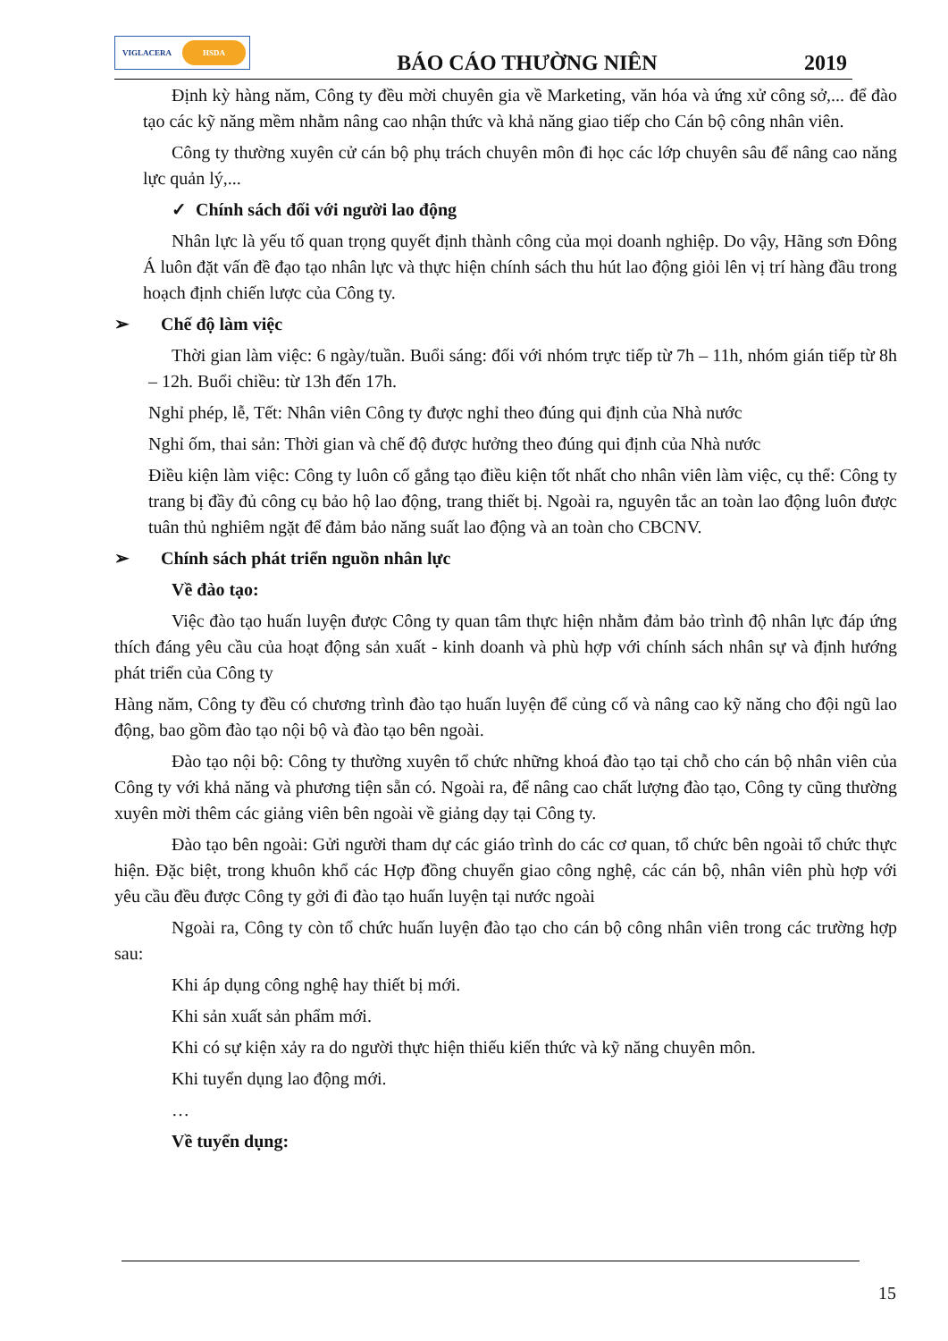VIGLACERA
HSDA
BÁO CÁO THƯỜNG NIÊN
2019
Định kỳ hàng năm, Công ty đều mời chuyên gia về Marketing, văn hóa và ứng xử công sở,... để đào tạo các kỹ năng mềm nhằm nâng cao nhận thức và khả năng giao tiếp cho Cán bộ công nhân viên.
Công ty thường xuyên cử cán bộ phụ trách chuyên môn đi học các lớp chuyên sâu để nâng cao năng lực quản lý,...
✓ Chính sách đối với người lao động
Nhân lực là yếu tố quan trọng quyết định thành công của mọi doanh nghiệp. Do vậy, Hãng sơn Đông Á luôn đặt vấn đề đạo tạo nhân lực và thực hiện chính sách thu hút lao động giỏi lên vị trí hàng đầu trong hoạch định chiến lược của Công ty.
➢ Chế độ làm việc
Thời gian làm việc: 6 ngày/tuần. Buổi sáng: đối với nhóm trực tiếp từ 7h – 11h, nhóm gián tiếp từ 8h – 12h. Buổi chiều: từ 13h đến 17h.
Nghỉ phép, lễ, Tết: Nhân viên Công ty được nghỉ theo đúng qui định của Nhà nước
Nghỉ ốm, thai sản: Thời gian và chế độ được hưởng theo đúng qui định của Nhà nước
Điều kiện làm việc: Công ty luôn cố gắng tạo điều kiện tốt nhất cho nhân viên làm việc, cụ thể: Công ty trang bị đầy đủ công cụ bảo hộ lao động, trang thiết bị. Ngoài ra, nguyên tắc an toàn lao động luôn được tuân thủ nghiêm ngặt để đảm bảo năng suất lao động và an toàn cho CBCNV.
➢ Chính sách phát triển nguồn nhân lực
Về đào tạo:
Việc đào tạo huấn luyện được Công ty quan tâm thực hiện nhằm đảm bảo trình độ nhân lực đáp ứng thích đáng yêu cầu của hoạt động sản xuất - kinh doanh và phù hợp với chính sách nhân sự và định hướng phát triển của Công ty
Hàng năm, Công ty đều có chương trình đào tạo huấn luyện để củng cố và nâng cao kỹ năng cho đội ngũ lao động, bao gồm đào tạo nội bộ và đào tạo bên ngoài.
Đào tạo nội bộ: Công ty thường xuyên tổ chức những khoá đào tạo tại chỗ cho cán bộ nhân viên của Công ty với khả năng và phương tiện sẵn có. Ngoài ra, để nâng cao chất lượng đào tạo, Công ty cũng thường xuyên mời thêm các giảng viên bên ngoài về giảng dạy tại Công ty.
Đào tạo bên ngoài: Gửi người tham dự các giáo trình do các cơ quan, tổ chức bên ngoài tổ chức thực hiện. Đặc biệt, trong khuôn khổ các Hợp đồng chuyển giao công nghệ, các cán bộ, nhân viên phù hợp với yêu cầu đều được Công ty gởi đi đào tạo huấn luyện tại nước ngoài
Ngoài ra, Công ty còn tổ chức huấn luyện đào tạo cho cán bộ công nhân viên trong các trường hợp sau:
Khi áp dụng công nghệ hay thiết bị mới.
Khi sản xuất sản phẩm mới.
Khi có sự kiện xảy ra do người thực hiện thiếu kiến thức và kỹ năng chuyên môn.
Khi tuyển dụng lao động mới.
…
Về tuyển dụng:
15